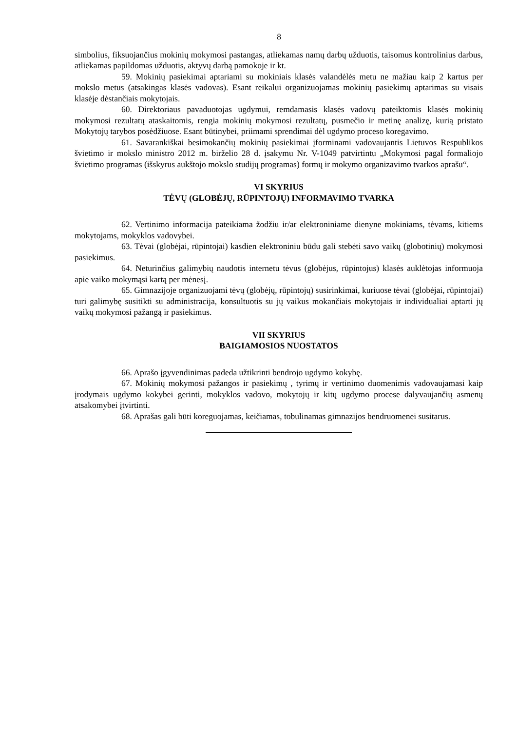8
simbolius, fiksuojančius mokinių mokymosi pastangas, atliekamas namų darbų užduotis, taisomus kontrolinius darbus, atliekamas papildomas užduotis, aktyvų darbą pamokoje ir kt.
59. Mokinių pasiekimai aptariami su mokiniais klasės valandėlės metu ne mažiau kaip 2 kartus per mokslo metus (atsakingas klasės vadovas). Esant reikalui organizuojamas mokinių pasiekimų aptarimas su visais klasėje dėstančiais mokytojais.
60. Direktoriaus pavaduotojas ugdymui, remdamasis klasės vadovų pateiktomis klasės mokinių mokymosi rezultatų ataskaitomis, rengia mokinių mokymosi rezultatų, pusmečio ir metinę analizę, kurią pristato Mokytojų tarybos posėdžiuose. Esant būtinybei, priimami sprendimai dėl ugdymo proceso koregavimo.
61. Savarankiškai besimokančių mokinių pasiekimai įforminami vadovaujantis Lietuvos Respublikos švietimo ir mokslo ministro 2012 m. birželio 28 d. įsakymu Nr. V-1049 patvirtintu „Mokymosi pagal formaliojo švietimo programas (išskyrus aukštojo mokslo studijų programas) formų ir mokymo organizavimo tvarkos aprašu“.
VI SKYRIUS
TĖVŲ (GLOBĖJŲ, RŪPINTOJŲ) INFORMAVIMO TVARKA
62. Vertinimo informacija pateikiama žodžiu ir/ar elektroniniame dienyne mokiniams, tėvams, kitiems mokytojams, mokyklos vadovybei.
63. Tėvai (globėjai, rūpintojai) kasdien elektroniniu būdu gali stebėti savo vaikų (globotinių) mokymosi pasiekimus.
64. Neturinčius galimybių naudotis internetu tėvus (globėjus, rūpintojus) klasės auklėtojas informuoja apie vaiko mokymąsi kartą per mėnesį.
65. Gimnazijoje organizuojami tėvų (globėjų, rūpintojų) susirinkimai, kuriuose tėvai (globėjai, rūpintojai) turi galimybę susitikti su administracija, konsultuotis su jų vaikus mokančiais mokytojais ir individualiai aptarti jų vaikų mokymosi pažangą ir pasiekimus.
VII SKYRIUS
BAIGIAMOSIOS NUOSTATOS
66. Aprašo įgyvendinimas padeda užtikrinti bendrojo ugdymo kokybę.
67. Mokinių mokymosi pažangos ir pasiekimų , tyrimų ir vertinimo duomenimis vadovaujamasi kaip įrodymais ugdymo kokybei gerinti, mokyklos vadovo, mokytojų ir kitų ugdymo procese dalyvaujančių asmenų atsakomybei įtvirtinti.
68. Aprašas gali būti koreguojamas, keičiamas, tobulinamas gimnazijos bendruomenei susitarus.